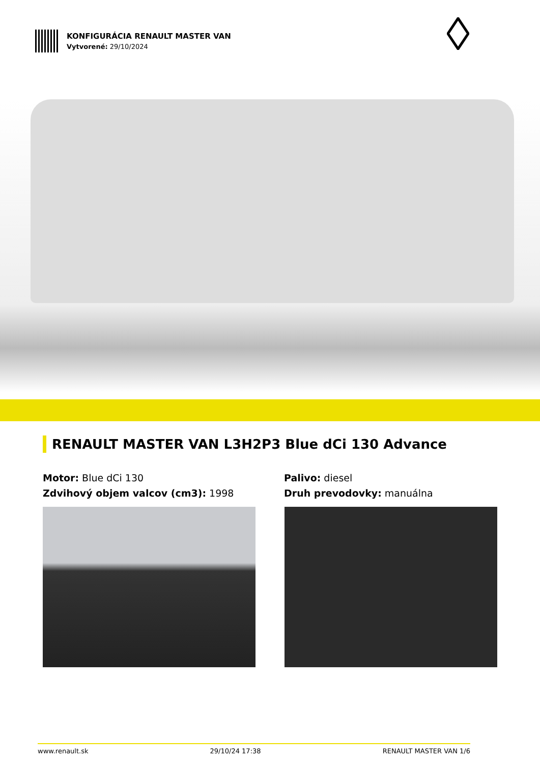KONFIGURÁCIA RENAULT MASTER VAN
Vytvorené: 29/10/2024
RENAULT MASTER VAN L3H2P3 Blue dCi 130 Advance
Motor: Blue dCi 130
Zdvihový objem valcov (cm3): 1998
Palivo: diesel
Druh prevodovky: manuálna
www.renault.sk 29/10/24 17:38 RENAULT MASTER VAN 1/6